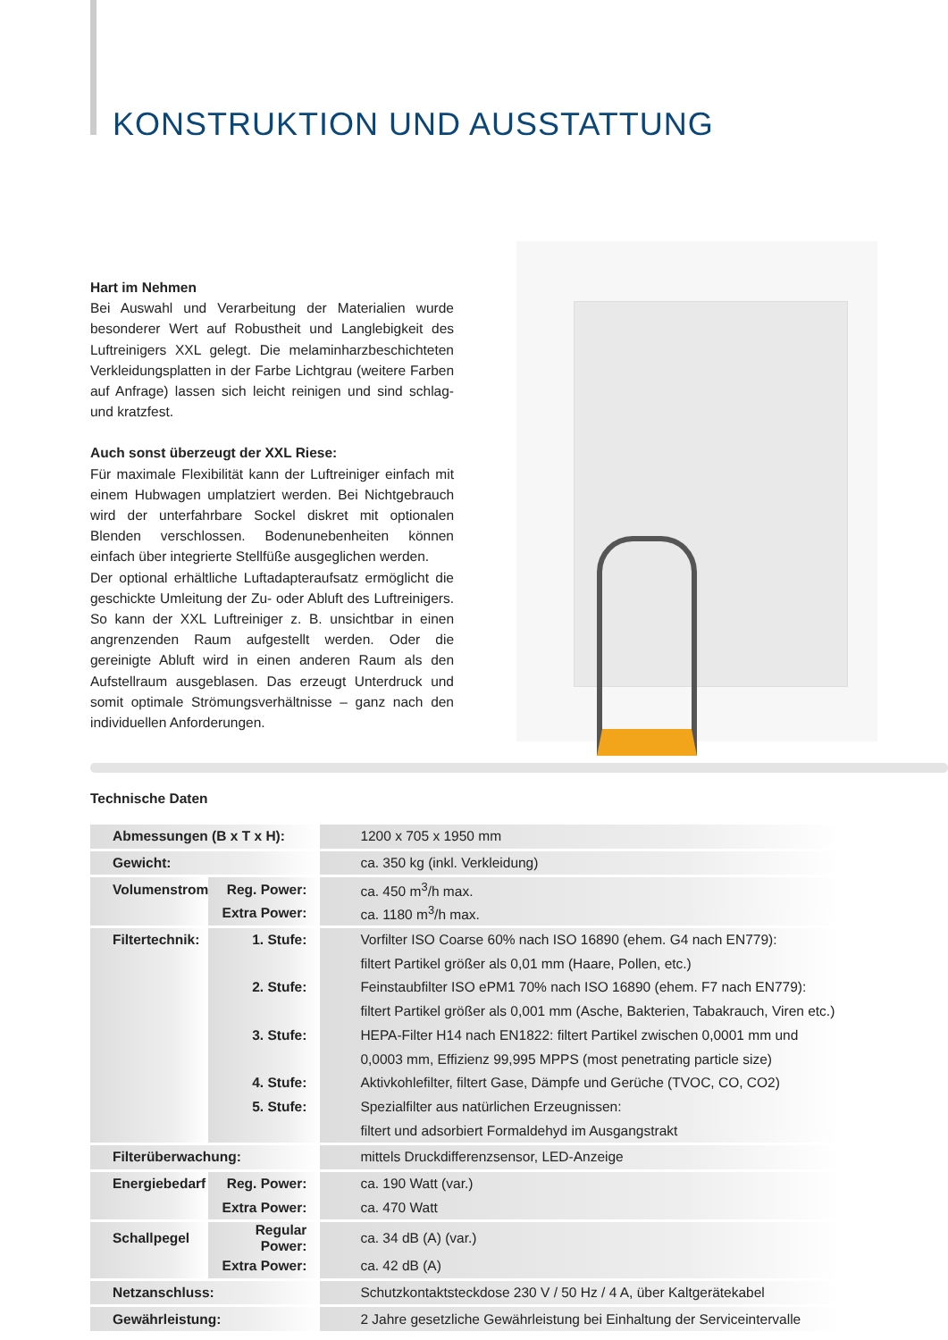KONSTRUKTION UND AUSSTATTUNG
Hart im Nehmen
Bei Auswahl und Verarbeitung der Materialien wurde besonderer Wert auf Robustheit und Langlebigkeit des Luftreinigers XXL gelegt. Die melaminharzbeschichteten Verkleidungsplatten in der Farbe Lichtgrau (weitere Farben auf Anfrage) lassen sich leicht reinigen und sind schlag- und kratzfest.
Auch sonst überzeugt der XXL Riese:
Für maximale Flexibilität kann der Luftreiniger einfach mit einem Hubwagen umplatziert werden. Bei Nichtgebrauch wird der unterfahrbare Sockel diskret mit optionalen Blenden verschlossen. Bodenunebenheiten können einfach über integrierte Stellfüße ausgeglichen werden.
Der optional erhältliche Luftadapteraufsatz ermöglicht die geschickte Umleitung der Zu- oder Abluft des Luftreinigers. So kann der XXL Luftreiniger z. B. unsichtbar in einen angrenzenden Raum aufgestellt werden. Oder die gereinigte Abluft wird in einen anderen Raum als den Aufstellraum ausgeblasen. Das erzeugt Unterdruck und somit optimale Strömungsverhältnisse – ganz nach den individuellen Anforderungen.
Technische Daten
| Abmessungen (B x T x H): | | 1200 x 705 x 1950 mm |
| Gewicht: | | ca. 350 kg (inkl. Verkleidung) |
| Volumenstrom | Reg. Power: | ca. 450 m<sup>3</sup>/h max. |
| | Extra Power: | ca. 1180 m<sup>3</sup>/h max. |
| Filtertechnik: | 1. Stufe: | Vorfilter ISO Coarse 60% nach ISO 16890 (ehem. G4 nach EN779): |
| | | filtert Partikel größer als 0,01 mm (Haare, Pollen, etc.) |
| | 2. Stufe: | Feinstaubfilter ISO ePM1 70% nach ISO 16890 (ehem. F7 nach EN779): |
| | | filtert Partikel größer als 0,001 mm (Asche, Bakterien, Tabakrauch, Viren etc.) |
| | 3. Stufe: | HEPA-Filter H14 nach EN1822: filtert Partikel zwischen 0,0001 mm und |
| | | 0,0003 mm, Effizienz 99,995 MPPS (most penetrating particle size) |
| | 4. Stufe: | Aktivkohlefilter, filtert Gase, Dämpfe und Gerüche (TVOC, CO, CO2) |
| | 5. Stufe: | Spezialfilter aus natürlichen Erzeugnissen: |
| | | filtert und adsorbiert Formaldehyd im Ausgangstrakt |
| Filterüberwachung: | | mittels Druckdifferenzsensor, LED-Anzeige |
| Energiebedarf | Reg. Power: | ca. 190 Watt (var.) |
| | Extra Power: | ca. 470 Watt |
| Schallpegel | Regular Power: | ca. 34 dB (A) (var.) |
| | Extra Power: | ca. 42 dB (A) |
| Netzanschluss: | | Schutzkontaktsteckdose 230 V / 50 Hz / 4 A, über Kaltgerätekabel |
| Gewährleistung: | | 2 Jahre gesetzliche Gewährleistung bei Einhaltung der Serviceintervalle |